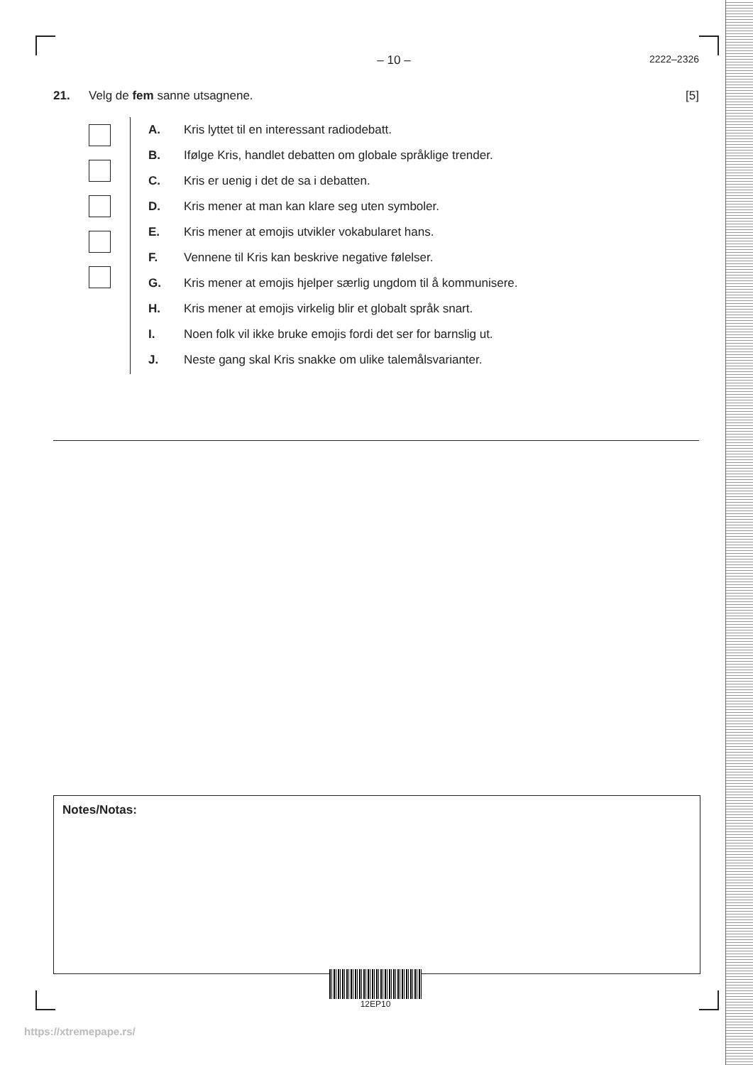– 10 – 2222–2326
21. Velg de fem sanne utsagnene. [5]
A. Kris lyttet til en interessant radiodebatt.
B. Ifølge Kris, handlet debatten om globale språklige trender.
C. Kris er uenig i det de sa i debatten.
D. Kris mener at man kan klare seg uten symboler.
E. Kris mener at emojis utvikler vokabularet hans.
F. Vennene til Kris kan beskrive negative følelser.
G. Kris mener at emojis hjelper særlig ungdom til å kommunisere.
H. Kris mener at emojis virkelig blir et globalt språk snart.
I. Noen folk vil ikke bruke emojis fordi det ser for barnslig ut.
J. Neste gang skal Kris snakke om ulike talemålsvarianter.
Notes/Notas:
12EP10
https://xtremepape.rs/